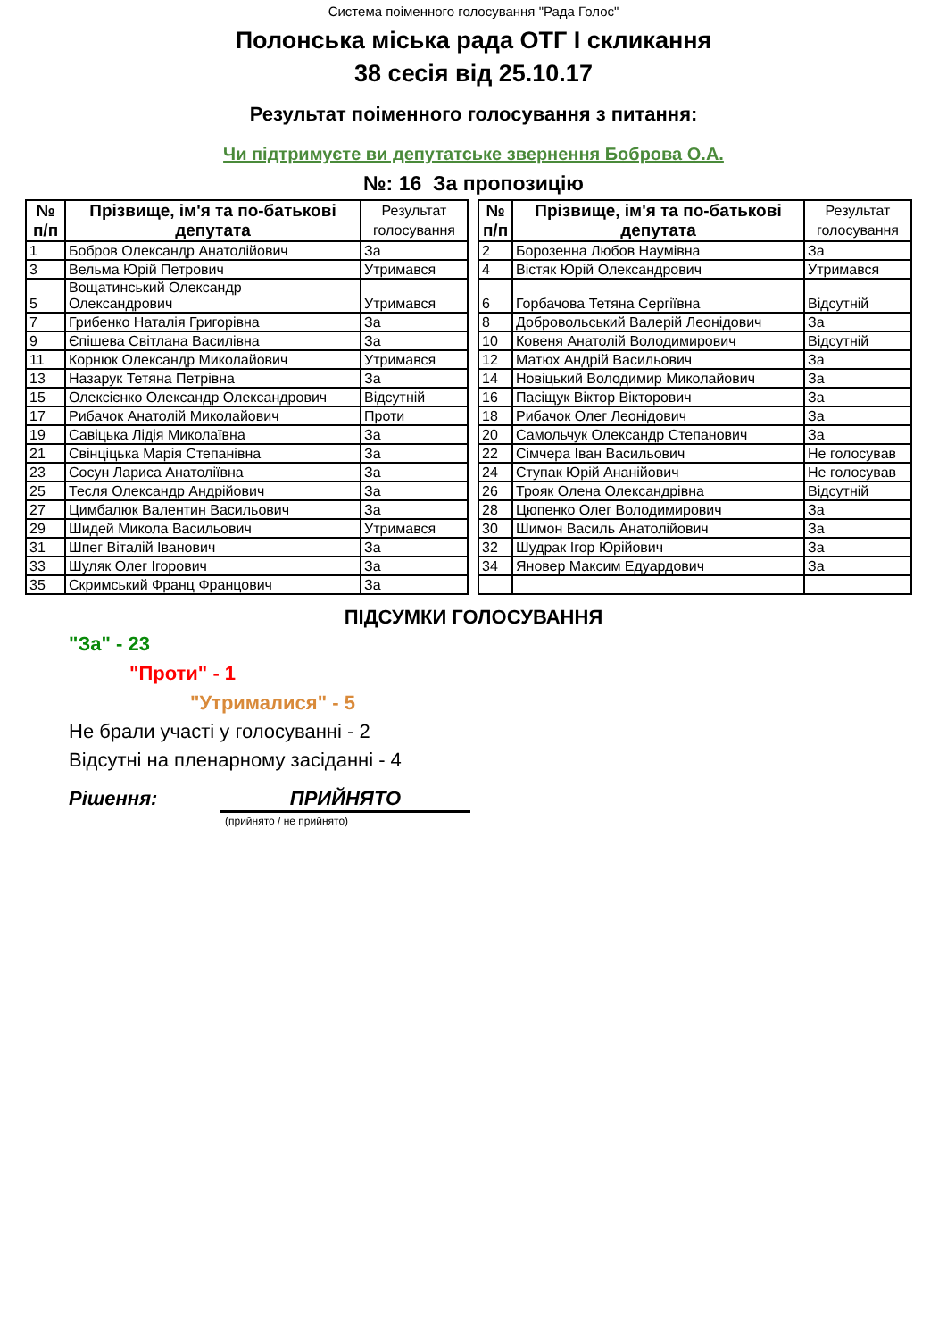Система поіменного голосування "Рада Голос"
Полонська міська рада ОТГ I скликання
38 сесія від 25.10.17
Результат поіменного голосування з питання:
Чи підтримуєте ви депутатське звернення Боброва О.А.
№: 16 За пропозицію
| № п/п | Прізвище, ім'я та по-батькові депутата | Результат голосування |
| --- | --- | --- |
| 1 | Бобров Олександр Анатолійович | За |
| 3 | Вельма Юрій Петрович | Утримався |
| 5 | Вощатинський Олександр Олександрович | Утримався |
| 7 | Грибенко Наталія Григорівна | За |
| 9 | Єпішева Світлана Василівна | За |
| 11 | Корнюк Олександр Миколайович | Утримався |
| 13 | Назарук Тетяна Петрівна | За |
| 15 | Олексієнко Олександр Олександрович | Відсутній |
| 17 | Рибачок Анатолій Миколайович | Проти |
| 19 | Савіцька Лідія Миколаївна | За |
| 21 | Свінціцька Марія Степанівна | За |
| 23 | Сосун Лариса Анатоліївна | За |
| 25 | Тесля Олександр Андрійович | За |
| 27 | Цимбалюк Валентин Васильович | За |
| 29 | Шидей Микола Васильович | Утримався |
| 31 | Шпег Віталій Іванович | За |
| 33 | Шуляк Олег Ігорович | За |
| 35 | Скримський Франц Францович | За |
| № п/п | Прізвище, ім'я та по-батькові депутата | Результат голосування |
| --- | --- | --- |
| 2 | Борозенна Любов Наумівна | За |
| 4 | Вістяк Юрій Олександрович | Утримався |
| 6 | Горбачова Тетяна Сергіївна | Відсутній |
| 8 | Добровольський Валерій Леонідович | За |
| 10 | Ковеня Анатолій Володимирович | Відсутній |
| 12 | Матюх Андрій Васильович | За |
| 14 | Новіцький Володимир Миколайович | За |
| 16 | Пасіщук Віктор Вікторович | За |
| 18 | Рибачок Олег Леонідович | За |
| 20 | Самольчук Олександр Степанович | За |
| 22 | Сімчера Іван Васильович | Не голосував |
| 24 | Ступак Юрій Ананійович | Не голосував |
| 26 | Трояк Олена Олександрівна | Відсутній |
| 28 | Цюпенко Олег Володимирович | За |
| 30 | Шимон Василь Анатолійович | За |
| 32 | Шудрак Ігор Юрійович | За |
| 34 | Яновер Максим Едуардович | За |
ПІДСУМКИ ГОЛОСУВАННЯ
"За" - 23
"Проти" - 1
"Утрималися" - 5
Не брали участі у голосуванні - 2
Відсутні на пленарному засіданні - 4
Рішення: ПРИЙНЯТО
(прийнято / не прийнято)